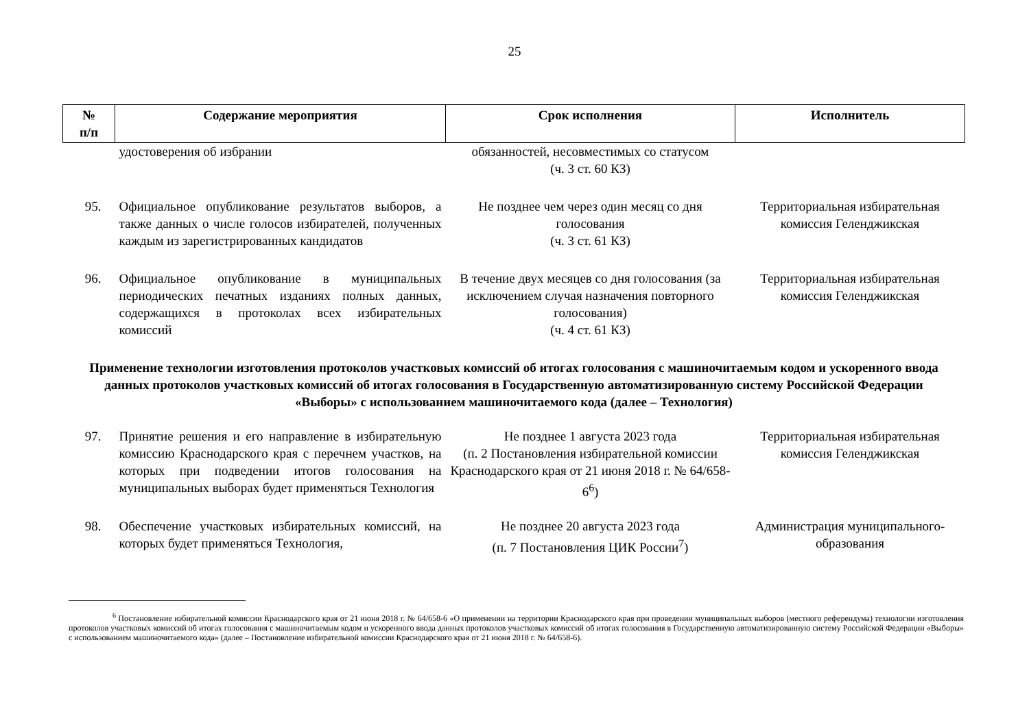25
| № п/п | Содержание мероприятия | Срок исполнения | Исполнитель |
| --- | --- | --- | --- |
| | удостоверения об избрании | обязанностей, несовместимых со статусом (ч. 3 ст. 60 КЗ) | |
| 95. | Официальное опубликование результатов выборов, а также данных о числе голосов избирателей, полученных каждым из зарегистрированных кандидатов | Не позднее чем через один месяц со дня голосования (ч. 3 ст. 61 КЗ) | Территориальная избирательная комиссия Геленджикская |
| 96. | Официальное опубликование в муниципальных периодических печатных изданиях полных данных, содержащихся в протоколах всех избирательных комиссий | В течение двух месяцев со дня голосования (за исключением случая назначения повторного голосования) (ч. 4 ст. 61 КЗ) | Территориальная избирательная комиссия Геленджикская |
| Применение технологии изготовления протоколов участковых комиссий об итогах голосования с машиночитаемым кодом и ускоренного ввода данных протоколов участковых комиссий об итогах голосования в Государственную автоматизированную систему Российской Федерации «Выборы» с использованием машиночитаемого кода (далее – Технология) | | | |
| 97. | Принятие решения и его направление в избирательную комиссию Краснодарского края с перечнем участков, на которых при подведении итогов голосования на муниципальных выборах будет применяться Технология | Не позднее 1 августа 2023 года (п. 2 Постановления избирательной комиссии Краснодарского края от 21 июня 2018 г. № 64/658-6<sup>6</sup>) | Территориальная избирательная комиссия Геленджикская |
| 98. | Обеспечение участковых избирательных комиссий, на которых будет применяться Технология, | Не позднее 20 августа 2023 года (п. 7 Постановления ЦИК России<sup>7</sup>) | Администрация муниципального-образования |
<sup>6</sup> Постановление избирательной комиссии Краснодарского края от 21 июня 2018 г. № 64/658-6 «О применении на территории Краснодарского края при проведении муниципальных выборов (местного референдума) технологии изготовления протоколов участковых комиссий об итогах голосования с машиночитаемым кодом и ускоренного ввода данных протоколов участковых комиссий об итогах голосования в Государственную автоматизированную систему Российской Федерации «Выборы» с использованием машиночитаемого кода» (далее – Постановление избирательной комиссии Краснодарского края от 21 июня 2018 г. № 64/658-6).